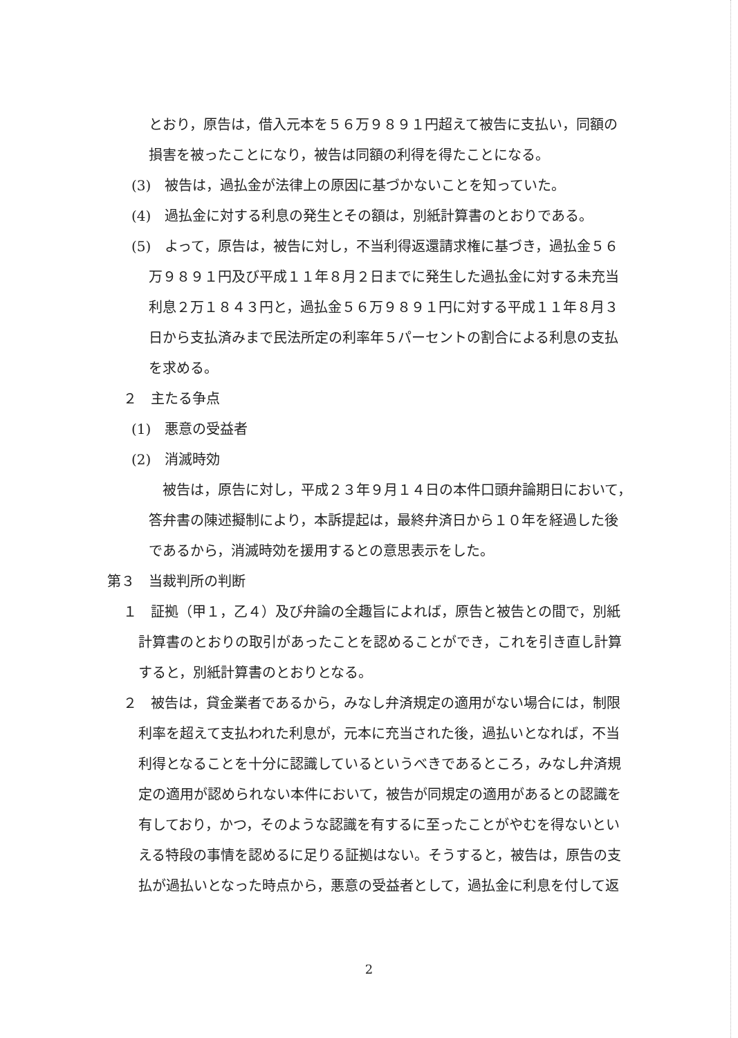とおり，原告は，借入元本を５６万９８９１円超えて被告に支払い，同額の
損害を被ったことになり，被告は同額の利得を得たことになる。
(3)　被告は，過払金が法律上の原因に基づかないことを知っていた。
(4)　過払金に対する利息の発生とその額は，別紙計算書のとおりである。
(5)　よって，原告は，被告に対し，不当利得返還請求権に基づき，過払金５６
万９８９１円及び平成１１年８月２日までに発生した過払金に対する未充当
利息２万１８４３円と，過払金５６万９８９１円に対する平成１１年８月３
日から支払済みまで民法所定の利率年５パーセントの割合による利息の支払
を求める。
２　主たる争点
(1)　悪意の受益者
(2)　消滅時効
　被告は，原告に対し，平成２３年９月１４日の本件口頭弁論期日において，
答弁書の陳述擬制により，本訴提起は，最終弁済日から１０年を経過した後
であるから，消滅時効を援用するとの意思表示をした。
第３　当裁判所の判断
１　証拠（甲１，乙４）及び弁論の全趣旨によれば，原告と被告との間で，別紙
計算書のとおりの取引があったことを認めることができ，これを引き直し計算
すると，別紙計算書のとおりとなる。
２　被告は，貸金業者であるから，みなし弁済規定の適用がない場合には，制限
利率を超えて支払われた利息が，元本に充当された後，過払いとなれば，不当
利得となることを十分に認識しているというべきであるところ，みなし弁済規
定の適用が認められない本件において，被告が同規定の適用があるとの認識を
有しており，かつ，そのような認識を有するに至ったことがやむを得ないとい
える特段の事情を認めるに足りる証拠はない。そうすると，被告は，原告の支
払が過払いとなった時点から，悪意の受益者として，過払金に利息を付して返
2